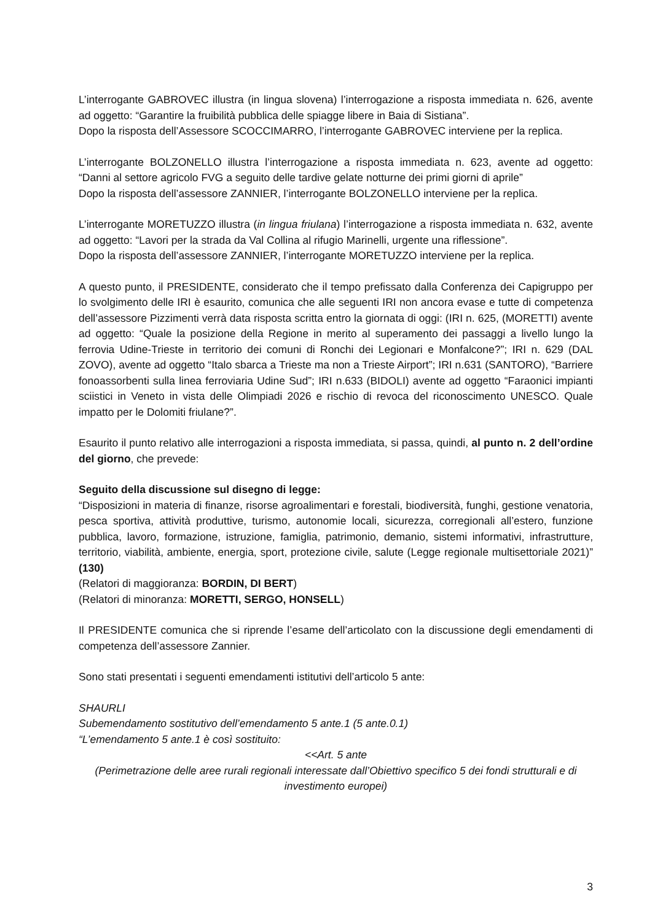L’interrogante GABROVEC illustra (in lingua slovena) l’interrogazione a risposta immediata n. 626, avente ad oggetto: “Garantire la fruibilità pubblica delle spiagge libere in Baia di Sistiana”.
Dopo la risposta dell’Assessore SCOCCIMARRO, l’interrogante GABROVEC interviene per la replica.
L’interrogante BOLZONELLO illustra l’interrogazione a risposta immediata n. 623, avente ad oggetto: “Danni al settore agricolo FVG a seguito delle tardive gelate notturne dei primi giorni di aprile”
Dopo la risposta dell’assessore ZANNIER, l’interrogante BOLZONELLO interviene per la replica.
L’interrogante MORETUZZO illustra (in lingua friulana) l’interrogazione a risposta immediata n. 632, avente ad oggetto: “Lavori per la strada da Val Collina al rifugio Marinelli, urgente una riflessione”.
Dopo la risposta dell’assessore ZANNIER, l’interrogante MORETUZZO interviene per la replica.
A questo punto, il PRESIDENTE, considerato che il tempo prefissato dalla Conferenza dei Capigruppo per lo svolgimento delle IRI è esaurito, comunica che alle seguenti IRI non ancora evase e tutte di competenza dell’assessore Pizzimenti verrà data risposta scritta entro la giornata di oggi: (IRI n. 625, (MORETTI) avente ad oggetto: “Quale la posizione della Regione in merito al superamento dei passaggi a livello lungo la ferrovia Udine-Trieste in territorio dei comuni di Ronchi dei Legionari e Monfalcone?”; IRI n. 629 (DAL ZOVO), avente ad oggetto “Italo sbarca a Trieste ma non a Trieste Airport”; IRI n.631 (SANTORO), “Barriere fonoassorbenti sulla linea ferroviaria Udine Sud”; IRI n.633 (BIDOLI) avente ad oggetto “Faraonici impianti sciistici in Veneto in vista delle Olimpiadi 2026 e rischio di revoca del riconoscimento UNESCO. Quale impatto per le Dolomiti friulane?”.
Esaurito il punto relativo alle interrogazioni a risposta immediata, si passa, quindi, al punto n. 2 dell’ordine del giorno, che prevede:
Seguito della discussione sul disegno di legge:
“Disposizioni in materia di finanze, risorse agroalimentari e forestali, biodiversità, funghi, gestione venatoria, pesca sportiva, attività produttive, turismo, autonomie locali, sicurezza, corregionali all’estero, funzione pubblica, lavoro, formazione, istruzione, famiglia, patrimonio, demanio, sistemi informativi, infrastrutture, territorio, viabilità, ambiente, energia, sport, protezione civile, salute (Legge regionale multisettoriale 2021)” (130)
(Relatori di maggioranza: BORDIN, DI BERT)
(Relatori di minoranza: MORETTI, SERGO, HONSELL)
Il PRESIDENTE comunica che si riprende l’esame dell’articolato con la discussione degli emendamenti di competenza dell’assessore Zannier.
Sono stati presentati i seguenti emendamenti istitutivi dell’articolo 5 ante:
SHAURLI
Subemendamento sostitutivo dell’emendamento 5 ante.1 (5 ante.0.1)
“L’emendamento 5 ante.1 è così sostituito:
<<Art. 5 ante
(Perimetrazione delle aree rurali regionali interessate dall’Obiettivo specifico 5 dei fondi strutturali e di investimento europei)
3